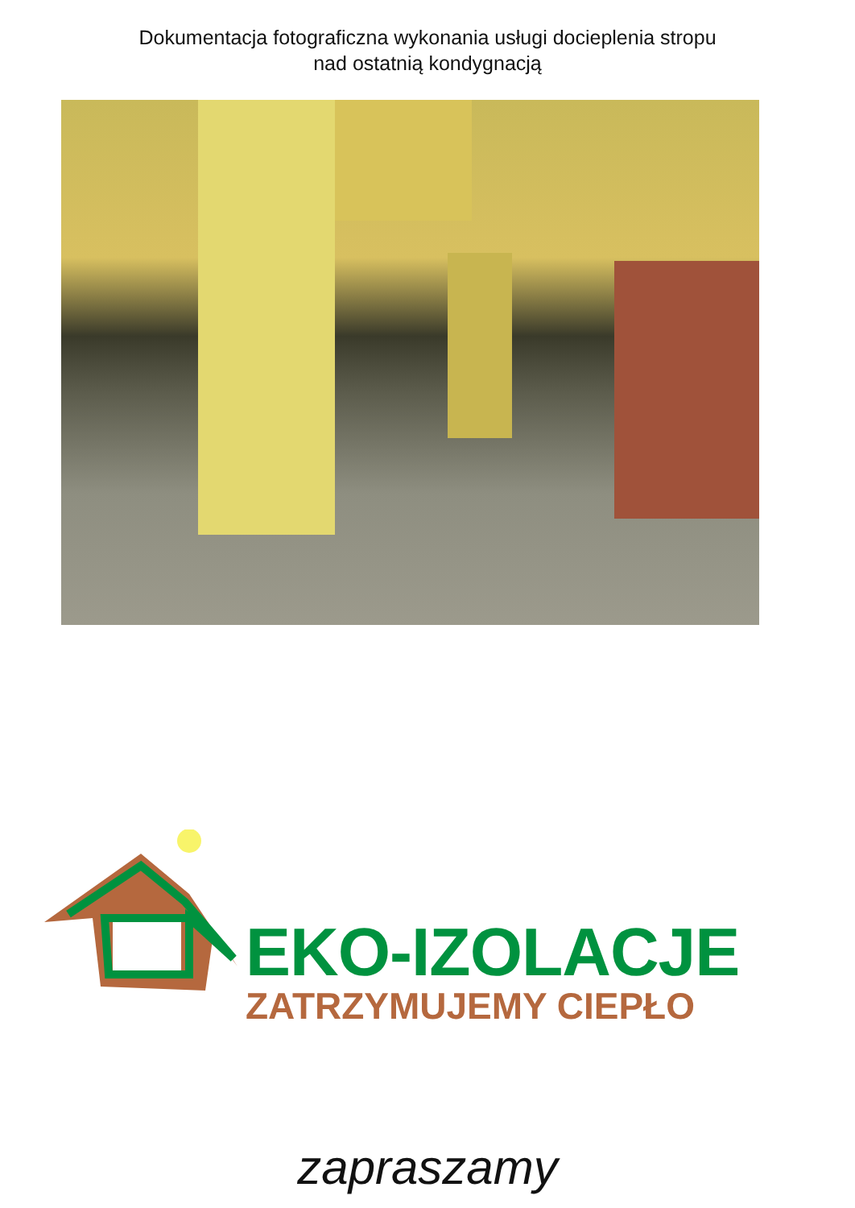Dokumentacja fotograficzna wykonania usługi docieplenia stropu
nad ostatnią kondygnacją
EKO-IZOLACJE
ZATRZYMUJEMY CIEPŁO
zapraszamy